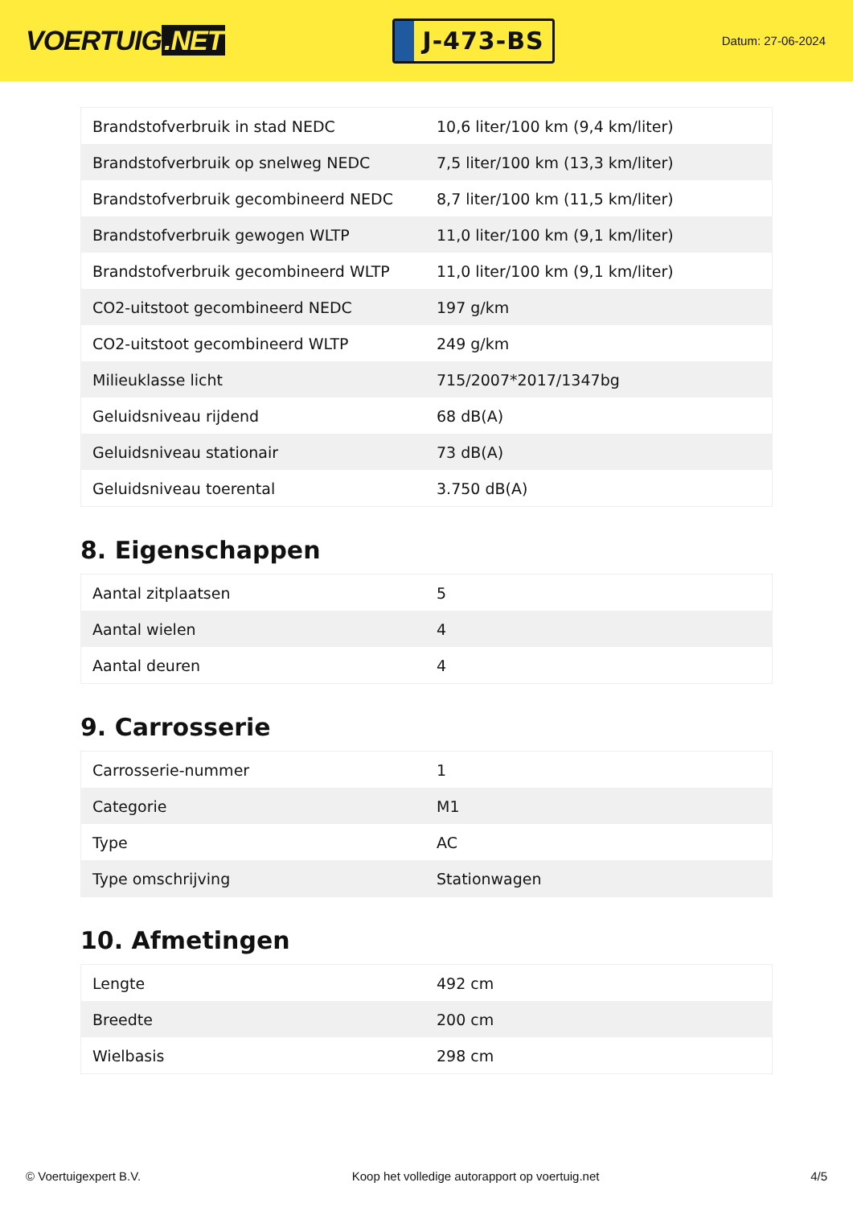VOERTUIG.NET
J-473-BS
Datum: 27-06-2024
| Brandstofverbruik in stad NEDC | 10,6 liter/100 km (9,4 km/liter) |
| Brandstofverbruik op snelweg NEDC | 7,5 liter/100 km (13,3 km/liter) |
| Brandstofverbruik gecombineerd NEDC | 8,7 liter/100 km (11,5 km/liter) |
| Brandstofverbruik gewogen WLTP | 11,0 liter/100 km (9,1 km/liter) |
| Brandstofverbruik gecombineerd WLTP | 11,0 liter/100 km (9,1 km/liter) |
| CO2-uitstoot gecombineerd NEDC | 197 g/km |
| CO2-uitstoot gecombineerd WLTP | 249 g/km |
| Milieuklasse licht | 715/2007*2017/1347bg |
| Geluidsniveau rijdend | 68 dB(A) |
| Geluidsniveau stationair | 73 dB(A) |
| Geluidsniveau toerental | 3.750 dB(A) |
8. Eigenschappen
| Aantal zitplaatsen | 5 |
| Aantal wielen | 4 |
| Aantal deuren | 4 |
9. Carrosserie
| Carrosserie-nummer | 1 |
| Categorie | M1 |
| Type | AC |
| Type omschrijving | Stationwagen |
10. Afmetingen
| Lengte | 492 cm |
| Breedte | 200 cm |
| Wielbasis | 298 cm |
© Voertuigexpert B.V. Koop het volledige autorapport op voertuig.net 4/5